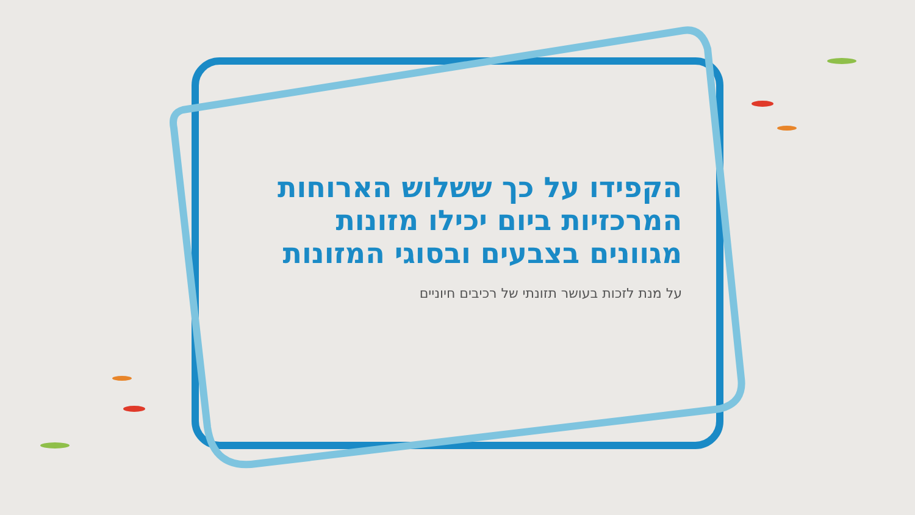הקפידו על כך ששלוש הארוחות
המרכזיות ביום יכילו מזונות
מגוונים בצבעים ובסוגי המזונות
על מנת לזכות בעושר תזונתי של רכיבים חיוניים